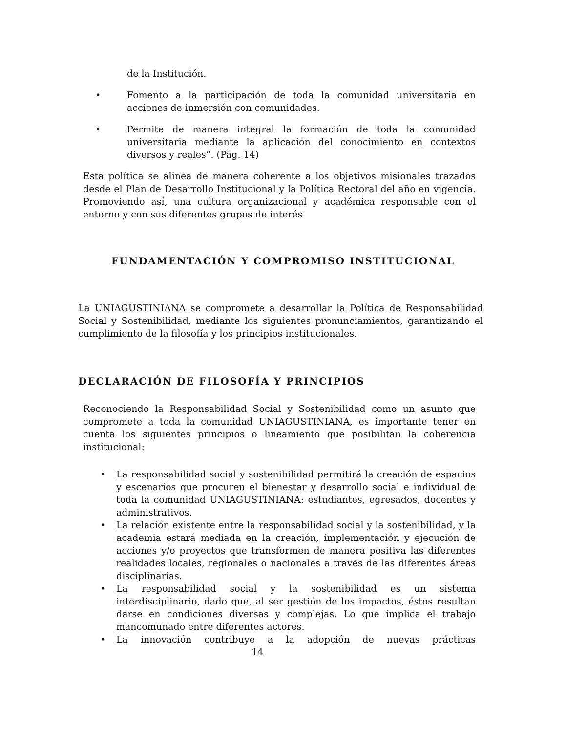de la Institución.
• Fomento a la participación de toda la comunidad universitaria en acciones de inmersión con comunidades.
• Permite de manera integral la formación de toda la comunidad universitaria mediante la aplicación del conocimiento en contextos diversos y reales”. (Pág. 14)
Esta política se alinea de manera coherente a los objetivos misionales trazados desde el Plan de Desarrollo Institucional y la Política Rectoral del año en vigencia. Promoviendo así, una cultura organizacional y académica responsable con el entorno y con sus diferentes grupos de interés
FUNDAMENTACIÓN Y COMPROMISO INSTITUCIONAL
La UNIAGUSTINIANA se compromete a desarrollar la Política de Responsabilidad Social y Sostenibilidad, mediante los siguientes pronunciamientos, garantizando el cumplimiento de la filosofía y los principios institucionales.
DECLARACIÓN DE FILOSOFÍA Y PRINCIPIOS
Reconociendo la Responsabilidad Social y Sostenibilidad como un asunto que compromete a toda la comunidad UNIAGUSTINIANA, es importante tener en cuenta los siguientes principios o lineamiento que posibilitan la coherencia institucional:
• La responsabilidad social y sostenibilidad permitirá la creación de espacios y escenarios que procuren el bienestar y desarrollo social e individual de toda la comunidad UNIAGUSTINIANA: estudiantes, egresados, docentes y administrativos.
• La relación existente entre la responsabilidad social y la sostenibilidad, y la academia estará mediada en la creación, implementación y ejecución de acciones y/o proyectos que transformen de manera positiva las diferentes realidades locales, regionales o nacionales a través de las diferentes áreas disciplinarias.
• La responsabilidad social y la sostenibilidad es un sistema interdisciplinario, dado que, al ser gestión de los impactos, éstos resultan darse en condiciones diversas y complejas. Lo que implica el trabajo mancomunado entre diferentes actores.
• La innovación contribuye a la adopción de nuevas prácticas
14